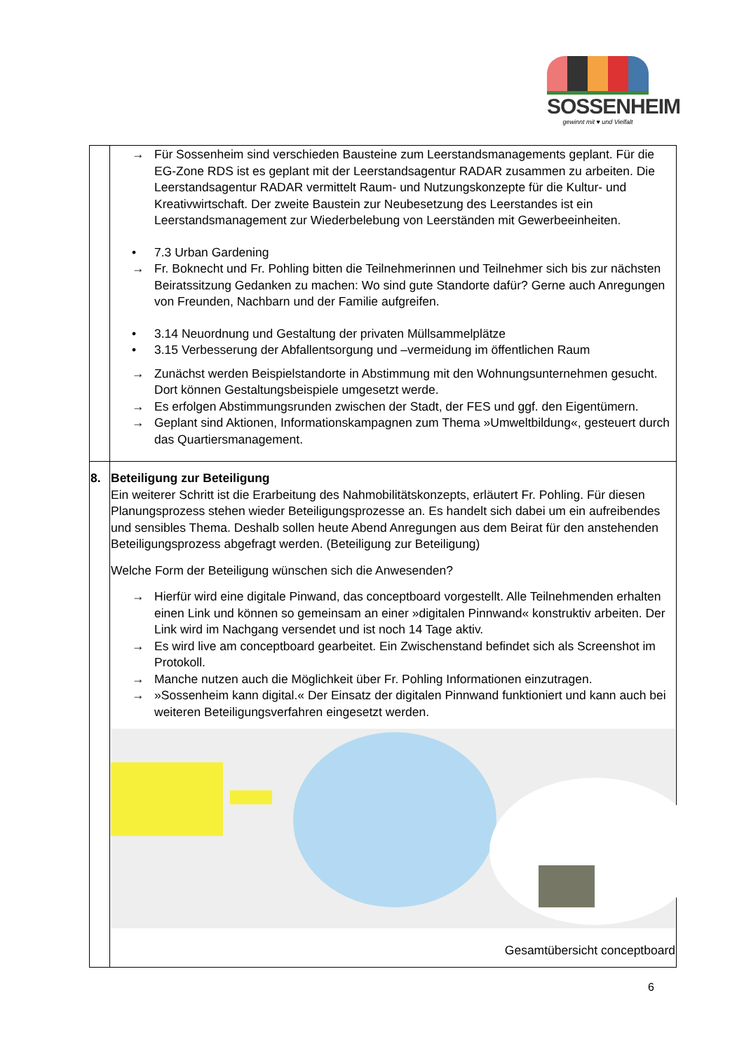SOSSENHEIM
gewinnt mit ♥ und Vielfalt
| | → Für Sossenheim sind verschieden Bausteine zum Leerstandsmanagements geplant. Für die EG-Zone RDS ist es geplant mit der Leerstandsagentur RADAR zusammen zu arbeiten. Die Leerstandsagentur RADAR vermittelt Raum- und Nutzungskonzepte für die Kultur- und Kreativwirtschaft. Der zweite Baustein zur Neubesetzung des Leerstandes ist ein Leerstandsmanagement zur Wiederbelebung von Leerständen mit Gewerbeeinheiten. • 7.3 Urban Gardening → Fr. Boknecht und Fr. Pohling bitten die Teilnehmerinnen und Teilnehmer sich bis zur nächsten Beiratssitzung Gedanken zu machen: Wo sind gute Standorte dafür? Gerne auch Anregungen von Freunden, Nachbarn und der Familie aufgreifen. • 3.14 Neuordnung und Gestaltung der privaten Müllsammelplätze • 3.15 Verbesserung der Abfallentsorgung und –vermeidung im öffentlichen Raum → Zunächst werden Beispielstandorte in Abstimmung mit den Wohnungsunternehmen gesucht. Dort können Gestaltungsbeispiele umgesetzt werde. → Es erfolgen Abstimmungsrunden zwischen der Stadt, der FES und ggf. den Eigentümern. → Geplant sind Aktionen, Informationskampagnen zum Thema »Umweltbildung«, gesteuert durch das Quartiersmanagement. |
| 8. | Beteiligung zur Beteiligung Ein weiterer Schritt ist die Erarbeitung des Nahmobilitätskonzepts, erläutert Fr. Pohling. Für diesen Planungsprozess stehen wieder Beteiligungsprozesse an. Es handelt sich dabei um ein aufreibendes und sensibles Thema. Deshalb sollen heute Abend Anregungen aus dem Beirat für den anstehenden Beteiligungsprozess abgefragt werden. (Beteiligung zur Beteiligung) Welche Form der Beteiligung wünschen sich die Anwesenden? → Hierfür wird eine digitale Pinwand, das conceptboard vorgestellt. Alle Teilnehmenden erhalten einen Link und können so gemeinsam an einer »digitalen Pinnwand« konstruktiv arbeiten. Der Link wird im Nachgang versendet und ist noch 14 Tage aktiv. → Es wird live am conceptboard gearbeitet. Ein Zwischenstand befindet sich als Screenshot im Protokoll. → Manche nutzen auch die Möglichkeit über Fr. Pohling Informationen einzutragen. → »Sossenheim kann digital.« Der Einsatz der digitalen Pinnwand funktioniert und kann auch bei weiteren Beteiligungsverfahren eingesetzt werden. Gesamtübersicht conceptboard |
6